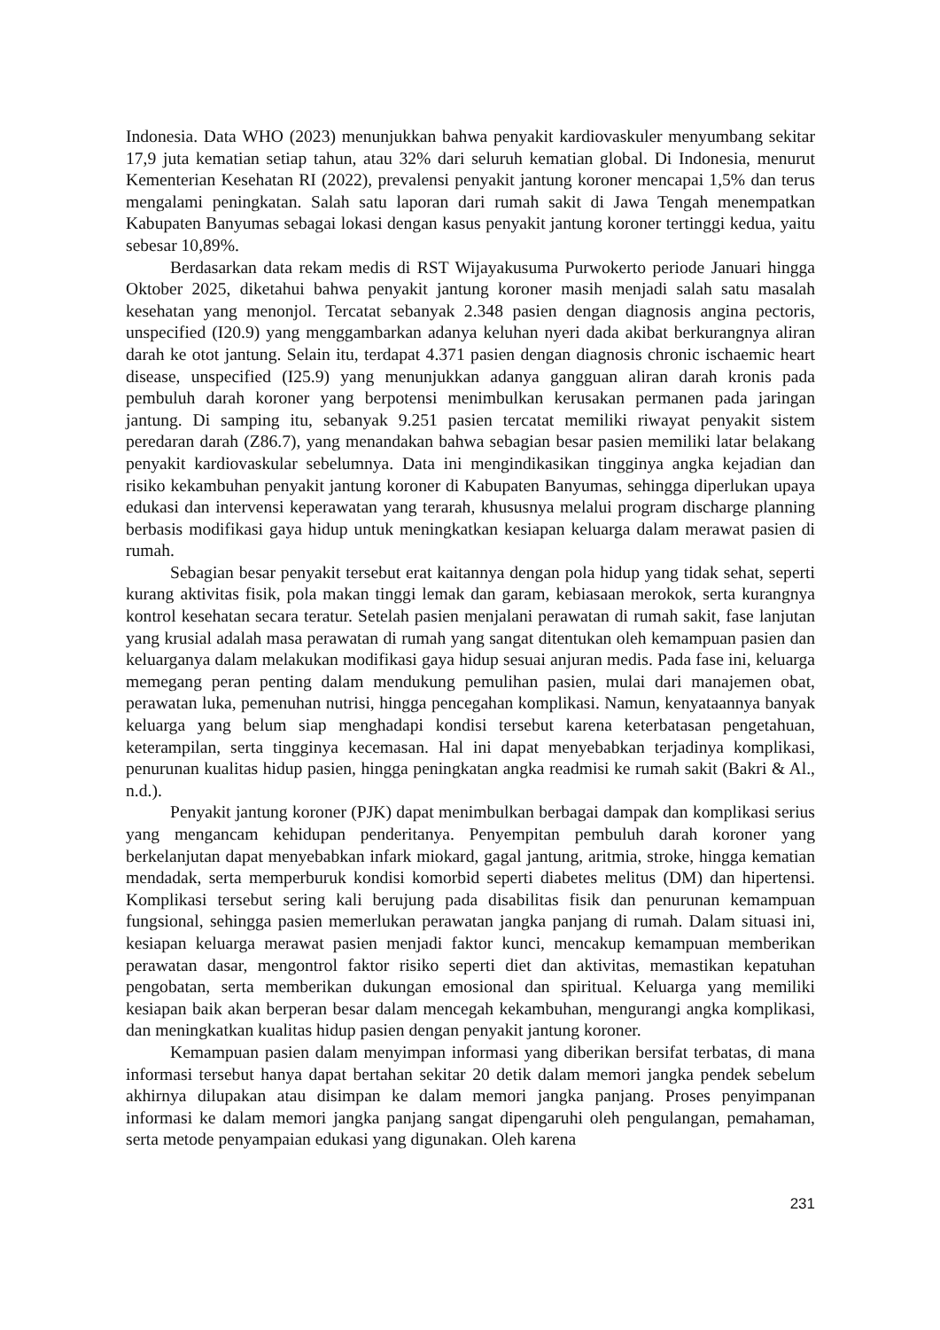Indonesia. Data WHO (2023) menunjukkan bahwa penyakit kardiovaskuler menyumbang sekitar 17,9 juta kematian setiap tahun, atau 32% dari seluruh kematian global. Di Indonesia, menurut Kementerian Kesehatan RI (2022), prevalensi penyakit jantung koroner mencapai 1,5% dan terus mengalami peningkatan. Salah satu laporan dari rumah sakit di Jawa Tengah menempatkan Kabupaten Banyumas sebagai lokasi dengan kasus penyakit jantung koroner tertinggi kedua, yaitu sebesar 10,89%.
Berdasarkan data rekam medis di RST Wijayakusuma Purwokerto periode Januari hingga Oktober 2025, diketahui bahwa penyakit jantung koroner masih menjadi salah satu masalah kesehatan yang menonjol. Tercatat sebanyak 2.348 pasien dengan diagnosis angina pectoris, unspecified (I20.9) yang menggambarkan adanya keluhan nyeri dada akibat berkurangnya aliran darah ke otot jantung. Selain itu, terdapat 4.371 pasien dengan diagnosis chronic ischaemic heart disease, unspecified (I25.9) yang menunjukkan adanya gangguan aliran darah kronis pada pembuluh darah koroner yang berpotensi menimbulkan kerusakan permanen pada jaringan jantung. Di samping itu, sebanyak 9.251 pasien tercatat memiliki riwayat penyakit sistem peredaran darah (Z86.7), yang menandakan bahwa sebagian besar pasien memiliki latar belakang penyakit kardiovaskular sebelumnya. Data ini mengindikasikan tingginya angka kejadian dan risiko kekambuhan penyakit jantung koroner di Kabupaten Banyumas, sehingga diperlukan upaya edukasi dan intervensi keperawatan yang terarah, khususnya melalui program discharge planning berbasis modifikasi gaya hidup untuk meningkatkan kesiapan keluarga dalam merawat pasien di rumah.
Sebagian besar penyakit tersebut erat kaitannya dengan pola hidup yang tidak sehat, seperti kurang aktivitas fisik, pola makan tinggi lemak dan garam, kebiasaan merokok, serta kurangnya kontrol kesehatan secara teratur. Setelah pasien menjalani perawatan di rumah sakit, fase lanjutan yang krusial adalah masa perawatan di rumah yang sangat ditentukan oleh kemampuan pasien dan keluarganya dalam melakukan modifikasi gaya hidup sesuai anjuran medis. Pada fase ini, keluarga memegang peran penting dalam mendukung pemulihan pasien, mulai dari manajemen obat, perawatan luka, pemenuhan nutrisi, hingga pencegahan komplikasi. Namun, kenyataannya banyak keluarga yang belum siap menghadapi kondisi tersebut karena keterbatasan pengetahuan, keterampilan, serta tingginya kecemasan. Hal ini dapat menyebabkan terjadinya komplikasi, penurunan kualitas hidup pasien, hingga peningkatan angka readmisi ke rumah sakit (Bakri & Al., n.d.).
Penyakit jantung koroner (PJK) dapat menimbulkan berbagai dampak dan komplikasi serius yang mengancam kehidupan penderitanya. Penyempitan pembuluh darah koroner yang berkelanjutan dapat menyebabkan infark miokard, gagal jantung, aritmia, stroke, hingga kematian mendadak, serta memperburuk kondisi komorbid seperti diabetes melitus (DM) dan hipertensi. Komplikasi tersebut sering kali berujung pada disabilitas fisik dan penurunan kemampuan fungsional, sehingga pasien memerlukan perawatan jangka panjang di rumah. Dalam situasi ini, kesiapan keluarga merawat pasien menjadi faktor kunci, mencakup kemampuan memberikan perawatan dasar, mengontrol faktor risiko seperti diet dan aktivitas, memastikan kepatuhan pengobatan, serta memberikan dukungan emosional dan spiritual. Keluarga yang memiliki kesiapan baik akan berperan besar dalam mencegah kekambuhan, mengurangi angka komplikasi, dan meningkatkan kualitas hidup pasien dengan penyakit jantung koroner.
Kemampuan pasien dalam menyimpan informasi yang diberikan bersifat terbatas, di mana informasi tersebut hanya dapat bertahan sekitar 20 detik dalam memori jangka pendek sebelum akhirnya dilupakan atau disimpan ke dalam memori jangka panjang. Proses penyimpanan informasi ke dalam memori jangka panjang sangat dipengaruhi oleh pengulangan, pemahaman, serta metode penyampaian edukasi yang digunakan. Oleh karena
231